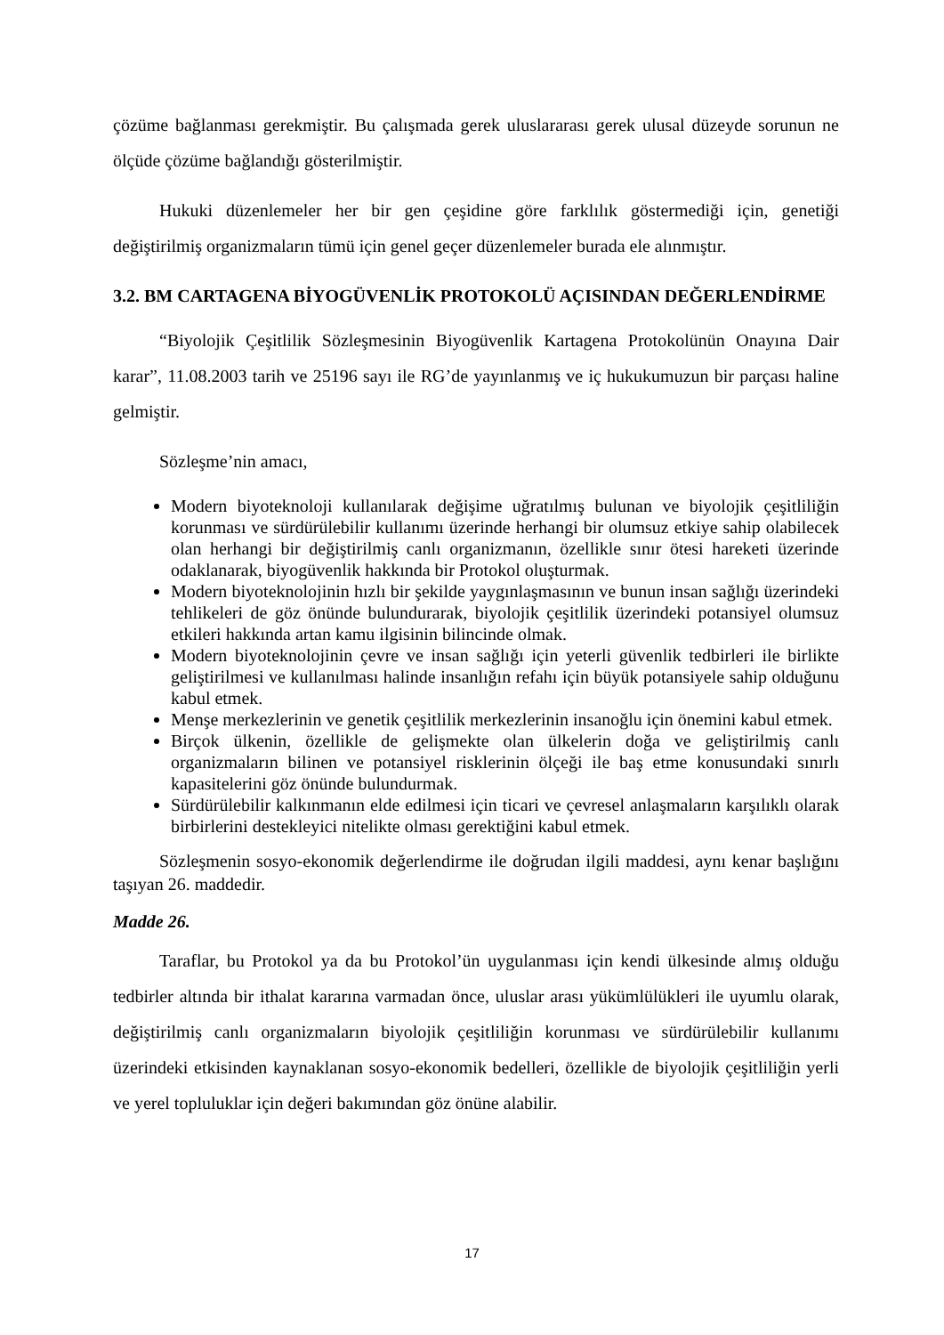çözüme bağlanması gerekmiştir. Bu çalışmada gerek uluslararası gerek ulusal düzeyde sorunun ne ölçüde çözüme bağlandığı gösterilmiştir.
Hukuki düzenlemeler her bir gen çeşidine göre farklılık göstermediği için, genetiği değiştirilmiş organizmaların tümü için genel geçer düzenlemeler burada ele alınmıştır.
3.2. BM CARTAGENA BİYOGÜVENLİK PROTOKOLÜ AÇISINDAN DEĞERLENDİRME
“Biyolojik Çeşitlilik Sözleşmesinin Biyogüvenlik Kartagena Protokolünün Onayına Dair karar”, 11.08.2003 tarih ve 25196 sayı ile RG’de yayınlanmış ve iç hukukumuzun bir parçası haline gelmiştir.
Sözleşme’nin amacı,
Modern biyoteknoloji kullanılarak değişime uğratılmış bulunan ve biyolojik çeşitliliğin korunması ve sürdürülebilir kullanımı üzerinde herhangi bir olumsuz etkiye sahip olabilecek olan herhangi bir değiştirilmiş canlı organizmanın, özellikle sınır ötesi hareketi üzerinde odaklanarak, biyogüvenlik hakkında bir Protokol oluşturmak.
Modern biyoteknolojinin hızlı bir şekilde yaygınlaşmasının ve bunun insan sağlığı üzerindeki tehlikeleri de göz önünde bulundurarak, biyolojik çeşitlilik üzerindeki potansiyel olumsuz etkileri hakkında artan kamu ilgisinin bilincinde olmak.
Modern biyoteknolojinin çevre ve insan sağlığı için yeterli güvenlik tedbirleri ile birlikte geliştirilmesi ve kullanılması halinde insanlığın refahı için büyük potansiyele sahip olduğunu kabul etmek.
Menşe merkezlerinin ve genetik çeşitlilik merkezlerinin insanoğlu için önemini kabul etmek.
Birçok ülkenin, özellikle de gelişmekte olan ülkelerin doğa ve geliştirilmiş canlı organizmaların bilinen ve potansiyel risklerinin ölçeği ile baş etme konusundaki sınırlı kapasitelerini göz önünde bulundurmak.
Sürdürülebilir kalkınmanın elde edilmesi için ticari ve çevresel anlaşmaların karşılıklı olarak birbirlerini destekleyici nitelikte olması gerektiğini kabul etmek.
Sözleşmenin sosyo-ekonomik değerlendirme ile doğrudan ilgili maddesi, aynı kenar başlığını taşıyan 26. maddedir.
Madde 26.
Taraflar, bu Protokol ya da bu Protokol’ün uygulanması için kendi ülkesinde almış olduğu tedbirler altında bir ithalat kararına varmadan önce, uluslar arası yükümlülükleri ile uyumlu olarak, değiştirilmiş canlı organizmaların biyolojik çeşitliliğin korunması ve sürdürülebilir kullanımı üzerindeki etkisinden kaynaklanan sosyo-ekonomik bedelleri, özellikle de biyolojik çeşitliliğin yerli ve yerel topluluklar için değeri bakımından göz önüne alabilir.
17